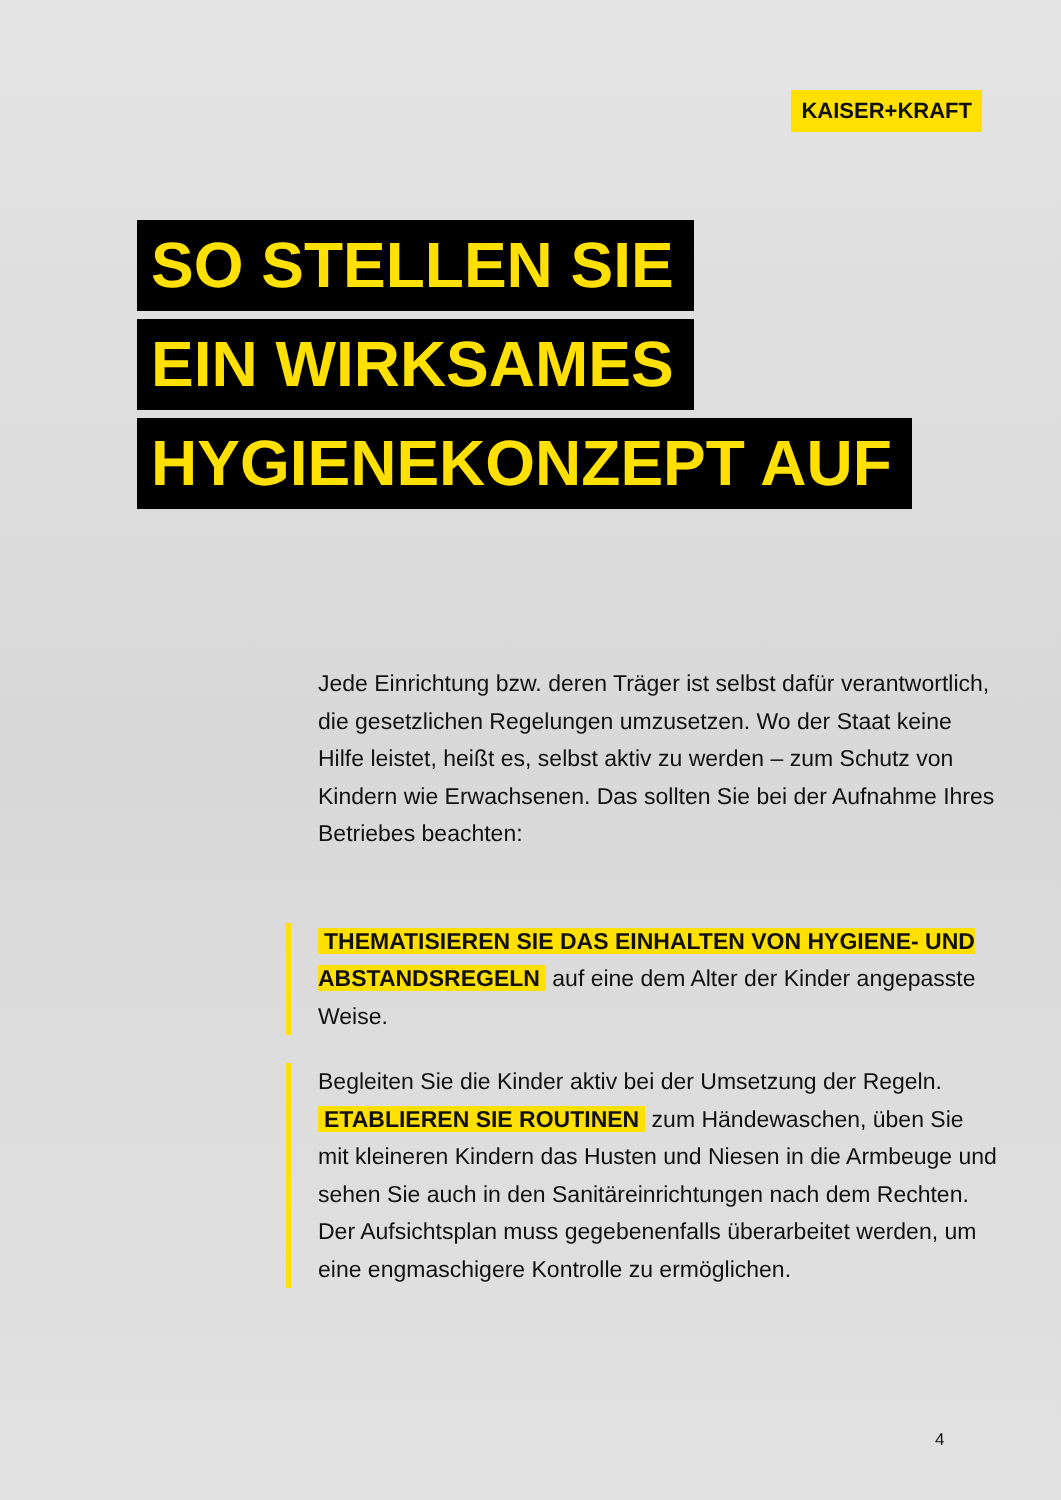KAISER+KRAFT
SO STELLEN SIE
EIN WIRKSAMES
HYGIENEKONZEPT AUF
Jede Einrichtung bzw. deren Träger ist selbst dafür verantwortlich, die gesetzlichen Regelungen umzusetzen. Wo der Staat keine Hilfe leistet, heißt es, selbst aktiv zu werden – zum Schutz von Kindern wie Erwachsenen. Das sollten Sie bei der Aufnahme Ihres Betriebes beachten:
THEMATISIEREN SIE DAS EINHALTEN VON HYGIENE- UND ABSTANDSREGELN auf eine dem Alter der Kinder angepasste Weise.
Begleiten Sie die Kinder aktiv bei der Umsetzung der Regeln. ETABLIEREN SIE ROUTINEN zum Händewaschen, üben Sie mit kleineren Kindern das Husten und Niesen in die Armbeuge und sehen Sie auch in den Sanitäreinrichtungen nach dem Rechten. Der Aufsichtsplan muss gegebenenfalls überarbeitet werden, um eine engmaschigere Kontrolle zu ermöglichen.
4